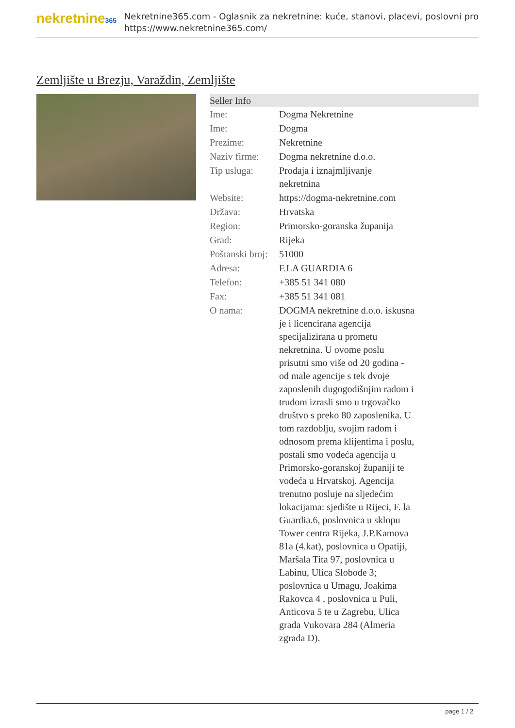nekretnine365
Nekretnine365.com - Oglasnik za nekretnine: kuće, stanovi, placevi, poslovni pro
https://www.nekretnine365.com/
Zemljište u Brezju, Varaždin, Zemljište
| Seller Info | | |
| --- | --- | --- |
| Ime: | Dogma Nekretnine | |
| Ime: | Dogma | |
| Prezime: | Nekretnine | |
| Naziv firme: | Dogma nekretnine d.o.o. | |
| Tip usluga: | Prodaja i iznajmljivanje nekretnina | |
| Website: | https://dogma-nekretnine.com | |
| Država: | Hrvatska | |
| Region: | Primorsko-goranska županija | |
| Grad: | Rijeka | |
| Poštanski broj: | 51000 | |
| Adresa: | F.LA GUARDIA 6 | |
| Telefon: | +385 51 341 080 | |
| Fax: | +385 51 341 081 | |
| O nama: | DOGMA nekretnine d.o.o. iskusna je i licencirana agencija specijalizirana u prometu nekretnina. U ovome poslu prisutni smo više od 20 godina - od male agencije s tek dvoje zaposlenih dugogodišnjim radom i trudom izrasli smo u trgovačko društvo s preko 80 zaposlenika. U tom razdoblju, svojim radom i odnosom prema klijentima i poslu, postali smo vodeća agencija u Primorsko-goranskoj županiji te vodeća u Hrvatskoj. Agencija trenutno posluje na sljedećim lokacijama: sjedište u Rijeci, F. la Guardia.6, poslovnica u sklopu Tower centra Rijeka, J.P.Kamova 81a (4.kat), poslovnica u Opatiji, Maršala Tita 97, poslovnica u Labinu, Ulica Slobode 3; poslovnica u Umagu, Joakima Rakovca 4 , poslovnica u Puli, Anticova 5 te u Zagrebu, Ulica grada Vukovara 284 (Almeria zgrada D). | |
page 1 / 2